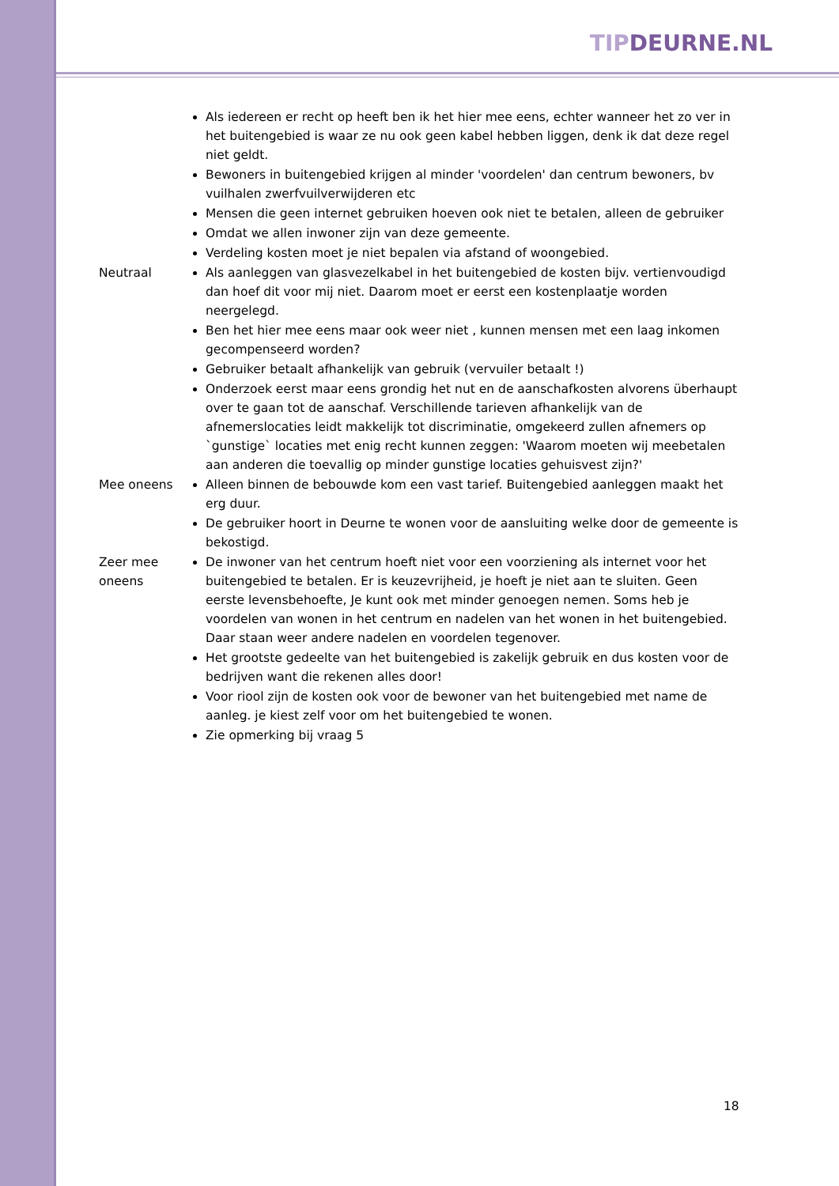TIP DEURNE.NL
| | Als iedereen er recht op heeft ben ik het hier mee eens, echter wanneer het zo ver in het buitengebied is waar ze nu ook geen kabel hebben liggen, denk ik dat deze regel niet geldt. Bewoners in buitengebied krijgen al minder 'voordelen' dan centrum bewoners, bv vuilhalen zwerfvuilverwijderen etc Mensen die geen internet gebruiken hoeven ook niet te betalen, alleen de gebruiker Omdat we allen inwoner zijn van deze gemeente. Verdeling kosten moet je niet bepalen via afstand of woongebied. |
| Neutraal | Als aanleggen van glasvezelkabel in het buitengebied de kosten bijv. vertienvoudigd dan hoef dit voor mij niet. Daarom moet er eerst een kostenplaatje worden neergelegd. Ben het hier mee eens maar ook weer niet , kunnen mensen met een laag inkomen gecompenseerd worden? Gebruiker betaalt afhankelijk van gebruik (vervuiler betaalt !) Onderzoek eerst maar eens grondig het nut en de aanschafkosten alvorens überhaupt over te gaan tot de aanschaf. Verschillende tarieven afhankelijk van de afnemerslocaties leidt makkelijk tot discriminatie, omgekeerd zullen afnemers op `gunstige` locaties met enig recht kunnen zeggen: 'Waarom moeten wij meebetalen aan anderen die toevallig op minder gunstige locaties gehuisvest zijn?' |
| Mee oneens | Alleen binnen de bebouwde kom een vast tarief. Buitengebied aanleggen maakt het erg duur. De gebruiker hoort in Deurne te wonen voor de aansluiting welke door de gemeente is bekostigd. |
| Zeer mee oneens | De inwoner van het centrum hoeft niet voor een voorziening als internet voor het buitengebied te betalen. Er is keuzevrijheid, je hoeft je niet aan te sluiten. Geen eerste levensbehoefte, Je kunt ook met minder genoegen nemen. Soms heb je voordelen van wonen in het centrum en nadelen van het wonen in het buitengebied. Daar staan weer andere nadelen en voordelen tegenover. Het grootste gedeelte van het buitengebied is zakelijk gebruik en dus kosten voor de bedrijven want die rekenen alles door! Voor riool zijn de kosten ook voor de bewoner van het buitengebied met name de aanleg. je kiest zelf voor om het buitengebied te wonen. Zie opmerking bij vraag 5 |
18